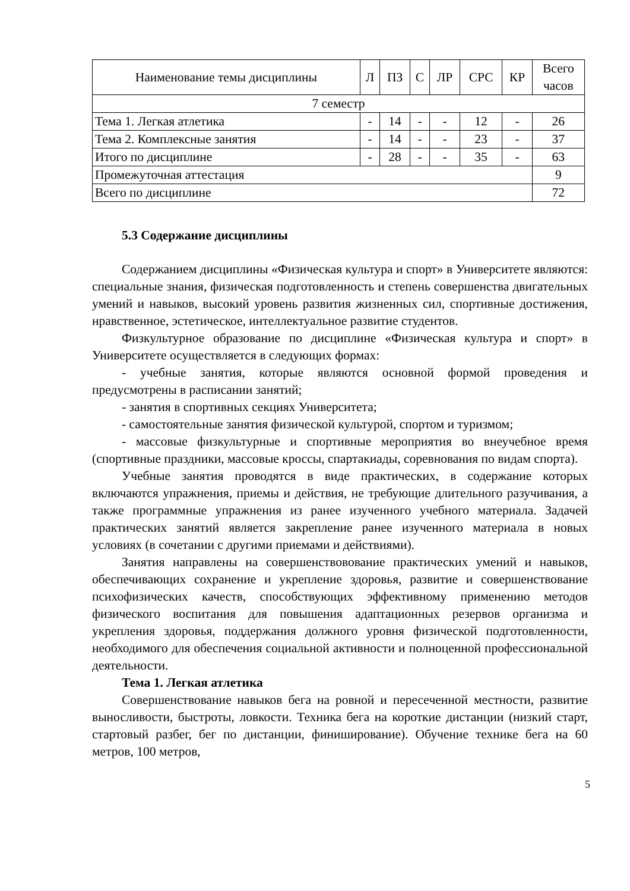| Наименование темы дисциплины | Л | ПЗ | С | ЛР | СРС | КР | Всего часов |
| --- | --- | --- | --- | --- | --- | --- | --- |
| 7 семестр | | | | | | | |
| Тема 1. Легкая атлетика | - | 14 | - | - | 12 | - | 26 |
| Тема 2. Комплексные занятия | - | 14 | - | - | 23 | - | 37 |
| Итого по дисциплине | - | 28 | - | - | 35 | - | 63 |
| Промежуточная аттестация | | | | | | | 9 |
| Всего по дисциплине | | | | | | | 72 |
5.3 Содержание дисциплины
Содержанием дисциплины «Физическая культура и спорт» в Университете являются: специальные знания, физическая подготовленность и степень совершенства двигательных умений и навыков, высокий уровень развития жизненных сил, спортивные достижения, нравственное, эстетическое, интеллектуальное развитие студентов.
Физкультурное образование по дисциплине «Физическая культура и спорт» в Университете осуществляется в следующих формах:
- учебные занятия, которые являются основной формой проведения и предусмотрены в расписании занятий;
- занятия в спортивных секциях Университета;
- самостоятельные занятия физической культурой, спортом и туризмом;
- массовые физкультурные и спортивные мероприятия во внеучебное время (спортивные праздники, массовые кроссы, спартакиады, соревнования по видам спорта).
Учебные занятия проводятся в виде практических, в содержание которых включаются упражнения, приемы и действия, не требующие длительного разучивания, а также программные упражнения из ранее изученного учебного материала. Задачей практических занятий является закрепление ранее изученного материала в новых условиях (в сочетании с другими приемами и действиями).
Занятия направлены на совершенствовование практических умений и навыков, обеспечивающих сохранение и укрепление здоровья, развитие и совершенствование психофизических качеств, способствующих эффективному применению методов физического воспитания для повышения адаптационных резервов организма и укрепления здоровья, поддержания должного уровня физической подготовленности, необходимого для обеспечения социальной активности и полноценной профессиональной деятельности.
Тема 1. Легкая атлетика
Совершенствование навыков бега на ровной и пересеченной местности, развитие выносливости, быстроты, ловкости. Техника бега на короткие дистанции (низкий старт, стартовый разбег, бег по дистанции, финиширование). Обучение технике бега на 60 метров, 100 метров,
5